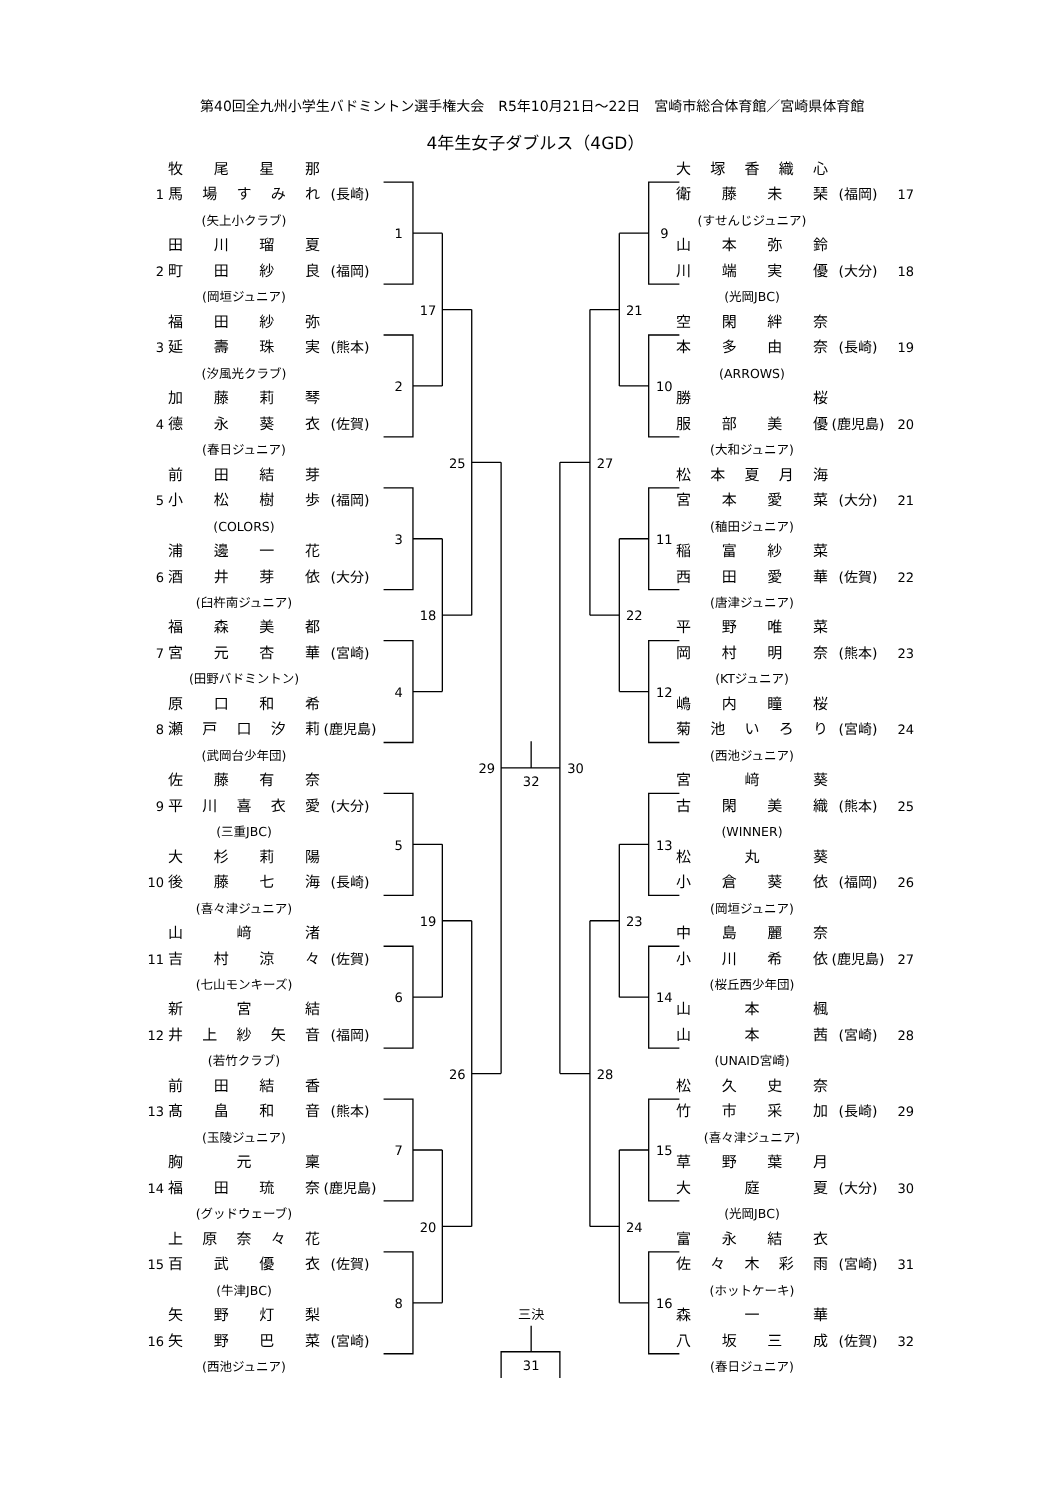第40回全九州小学生バドミントン選手権大会　R5年10月21日～22日　宮崎市総合体育館／宮崎県体育館
4年生女子ダブルス（4GD）
牧尾星那
1 馬場すみれ (長崎)
(矢上小クラブ)
田川瑠夏
2 町田紗良 (福岡)
(岡垣ジュニア)
福田紗弥
3 延壽珠実 (熊本)
(汐風光クラブ)
加藤莉琴
4 德永葵衣 (佐賀)
(春日ジュニア)
前田結芽
5 小松樹歩 (福岡)
(COLORS)
浦邊一花
6 酒井芽依 (大分)
(臼杵南ジュニア)
福森美都
7 宮元杏華 (宮崎)
(田野バドミントン)
原口和希
8 瀬戸口汐莉 (鹿児島)
(武岡台少年団)
佐藤有奈
9 平川喜衣愛 (大分)
(三重JBC)
大杉莉陽
10 後藤七海 (長崎)
(喜々津ジュニア)
山﨑渚
11 吉村涼々 (佐賀)
(七山モンキーズ)
新宮結
12 井上紗矢音 (福岡)
(若竹クラブ)
前田結香
13 髙畠和音 (熊本)
(玉陵ジュニア)
胸元稟
14 福田琉奈 (鹿児島)
(グッドウェーブ)
上原奈々花
15 百武優衣 (佐賀)
(牛津JBC)
矢野灯梨
16 矢野巴菜 (宮崎)
(西池ジュニア)
大塚香織心
衛藤未琹 (福岡) 17
(すせんじジュニア)
山本弥鈴
川端実優 (大分) 18
(光岡JBC)
空閑絆奈
本多由奈 (長崎) 19
(ARROWS)
勝桜
服部美優 (鹿児島) 20
(大和ジュニア)
松本夏月海
宮本愛菜 (大分) 21
(稙田ジュニア)
稲富紗菜
西田愛華 (佐賀) 22
(唐津ジュニア)
平野唯菜
岡村明奈 (熊本) 23
(KTジュニア)
嶋内瞳桜
菊池いろり (宮崎) 24
(西池ジュニア)
宮﨑葵
古閑美織 (熊本) 25
(WINNER)
松丸葵
小倉葵依 (福岡) 26
(岡垣ジュニア)
中島麗奈
小川希依 (鹿児島) 27
(桜丘西少年団)
山本楓
山本茜 (宮崎) 28
(UNAID宮崎)
松久史奈
竹市采加 (長崎) 29
(喜々津ジュニア)
草野葉月
大庭夏 (大分) 30
(光岡JBC)
富永結衣
佐々木彩雨 (宮崎) 31
(ホットケーキ)
森一華
八坂三成 (佐賀) 32
(春日ジュニア)
1
2
3
4
5
6
7
8
17
18
19
20
25
26
29
32
30
27
28
21
22
23
24
9
10
11
12
13
14
15
16
三決
31